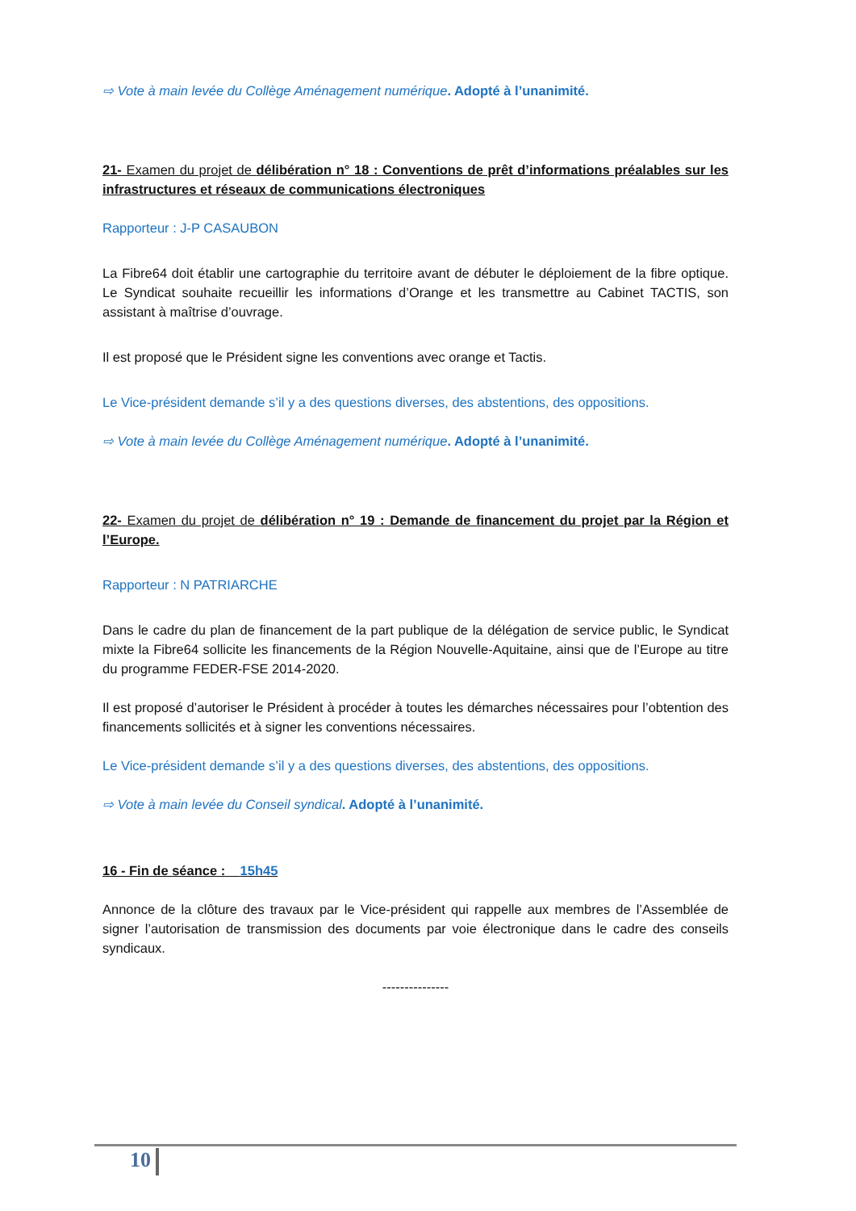⇨ Vote à main levée du Collège Aménagement numérique. Adopté à l’unanimité.
21- Examen du projet de délibération n° 18 : Conventions de prêt d’informations préalables sur les infrastructures et réseaux de communications électroniques
Rapporteur : J-P CASAUBON
La Fibre64 doit établir une cartographie du territoire avant de débuter le déploiement de la fibre optique. Le Syndicat souhaite recueillir les informations d’Orange et les transmettre au Cabinet TACTIS, son assistant à maîtrise d’ouvrage.
Il est proposé que le Président signe les conventions avec orange et Tactis.
Le Vice-président demande s’il y a des questions diverses, des abstentions, des oppositions.
⇨ Vote à main levée du Collège Aménagement numérique. Adopté à l’unanimité.
22- Examen du projet de délibération n° 19 : Demande de financement du projet par la Région et l’Europe.
Rapporteur : N PATRIARCHE
Dans le cadre du plan de financement de la part publique de la délégation de service public, le Syndicat mixte la Fibre64 sollicite les financements de la Région Nouvelle-Aquitaine, ainsi que de l’Europe au titre du programme FEDER-FSE 2014-2020.
Il est proposé d’autoriser le Président à procéder à toutes les démarches nécessaires pour l’obtention des financements sollicités et à signer les conventions nécessaires.
Le Vice-président demande s’il y a des questions diverses, des abstentions, des oppositions.
⇨ Vote à main levée du Conseil syndical. Adopté à l’unanimité.
16 - Fin de séance : 15h45
Annonce de la clôture des travaux par le Vice-président qui rappelle aux membres de l’Assemblée de signer l’autorisation de transmission des documents par voie électronique dans le cadre des conseils syndicaux.
---------------
10